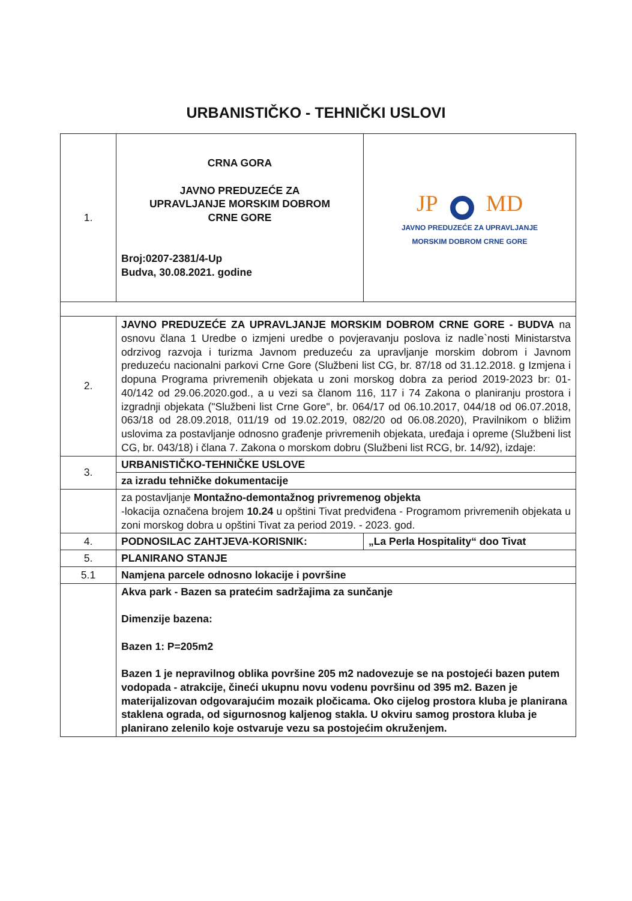URBANISTIČKO - TEHNIČKI USLOVI
| 1. | CRNA GORA JAVNO PREDUZEĆE ZA UPRAVLJANJE MORSKIM DOBROM CRNE GORE Broj:0207-2381/4-Up Budva, 30.08.2021. godine | JP MD JAVNO PREDUZEĆE ZA UPRAVLJANJE MORSKIM DOBROM CRNE GORE |
| 2. | JAVNO PREDUZEĆE ZA UPRAVLJANJE MORSKIM DOBROM CRNE GORE - BUDVA na osnovu člana 1 Uredbe o izmjeni uredbe o povjeravanju poslova iz nadle`nosti Ministarstva odrzivog razvoja i turizma Javnom preduzeću za upravljanje morskim dobrom i Javnom preduzeću nacionalni parkovi Crne Gore (Službeni list CG, br. 87/18 od 31.12.2018. g Izmjena i dopuna Programa privremenih objekata u zoni morskog dobra za period 2019-2023 br: 01-40/142 od 29.06.2020.god., a u vezi sa članom 116, 117 i 74 Zakona o planiranju prostora i izgradnji objekata ("Službeni list Crne Gore", br. 064/17 od 06.10.2017, 044/18 od 06.07.2018, 063/18 od 28.09.2018, 011/19 od 19.02.2019, 082/20 od 06.08.2020), Pravilnikom o bližim uslovima za postavljanje odnosno građenje privremenih objekata, uređaja i opreme (Službeni list CG, br. 043/18) i člana 7. Zakona o morskom dobru (Službeni list RCG, br. 14/92), izdaje: | |
| 3. | URBANISTIČKO-TEHNIČKE USLOVE | |
| | za izradu tehničke dokumentacije | |
| | za postavljanje Montažno-demontažnog privremenog objekta -lokacija označena brojem 10.24 u opštini Tivat predviđena - Programom privremenih objekata u zoni morskog dobra u opštini Tivat za period 2019. - 2023. god. | |
| 4. | PODNOSILAC ZAHTJEVA-KORISNIK: | „La Perla Hospitality“ doo Tivat |
| 5. | PLANIRANO STANJE | |
| 5.1 | Namjena parcele odnosno lokacije i površine | |
| | Akva park - Bazen sa pratećim sadržajima za sunčanje Dimenzije bazena: Bazen 1: P=205m2 Bazen 1 je nepravilnog oblika površine 205 m2 nadovezuje se na postojeći bazen putem vodopada - atrakcije, čineći ukupnu novu vodenu površinu od 395 m2. Bazen je materijalizovan odgovarajućim mozaik pločicama. Oko cijelog prostora kluba je planirana staklena ograda, od sigurnosnog kaljenog stakla. U okviru samog prostora kluba je planirano zelenilo koje ostvaruje vezu sa postojećim okruženjem. | |